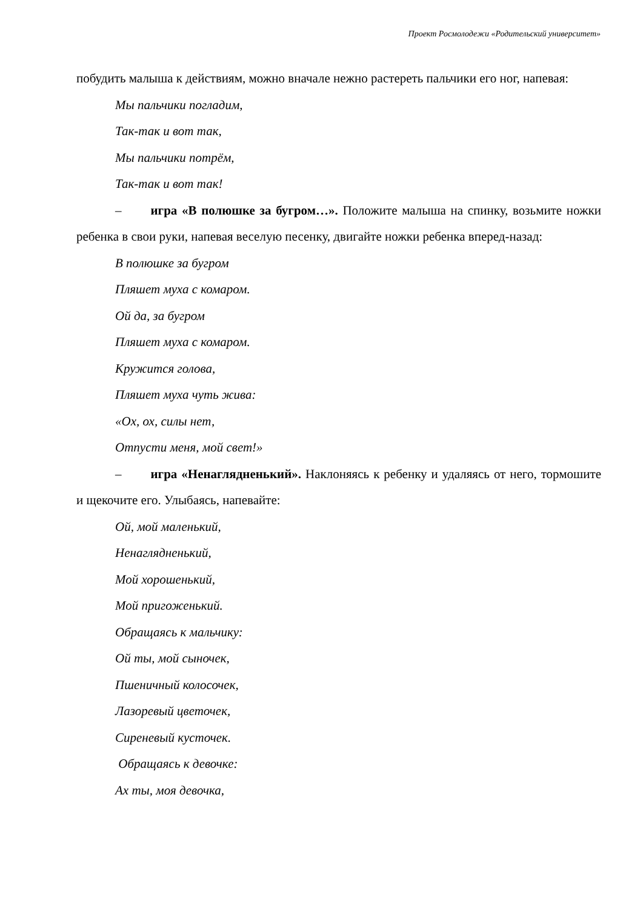Проект Росмолодежи «Родительский университет»
побудить малыша к действиям, можно вначале нежно растереть пальчики его ног, напевая:
Мы пальчики погладим,
Так-так и вот так,
Мы пальчики потрём,
Так-так и вот так!
– игра «В полюшке за бугром…». Положите малыша на спинку, возьмите ножки ребенка в свои руки, напевая веселую песенку, двигайте ножки ребенка вперед-назад:
В полюшке за бугром
Пляшет муха с комаром.
Ой да, за бугром
Пляшет муха с комаром.
Кружится голова,
Пляшет муха чуть жива:
«Ох, ох, силы нет,
Отпусти меня, мой свет!»
– игра «Ненаглядненький». Наклоняясь к ребенку и удаляясь от него, тормошите и щекочите его. Улыбаясь, напевайте:
Ой, мой маленький,
Ненаглядненький,
Мой хорошенький,
Мой пригоженький.
Обращаясь к мальчику:
Ой ты, мой сыночек,
Пшеничный колосочек,
Лазоревый цветочек,
Сиреневый кусточек.
Обращаясь к девочке:
Ах ты, моя девочка,